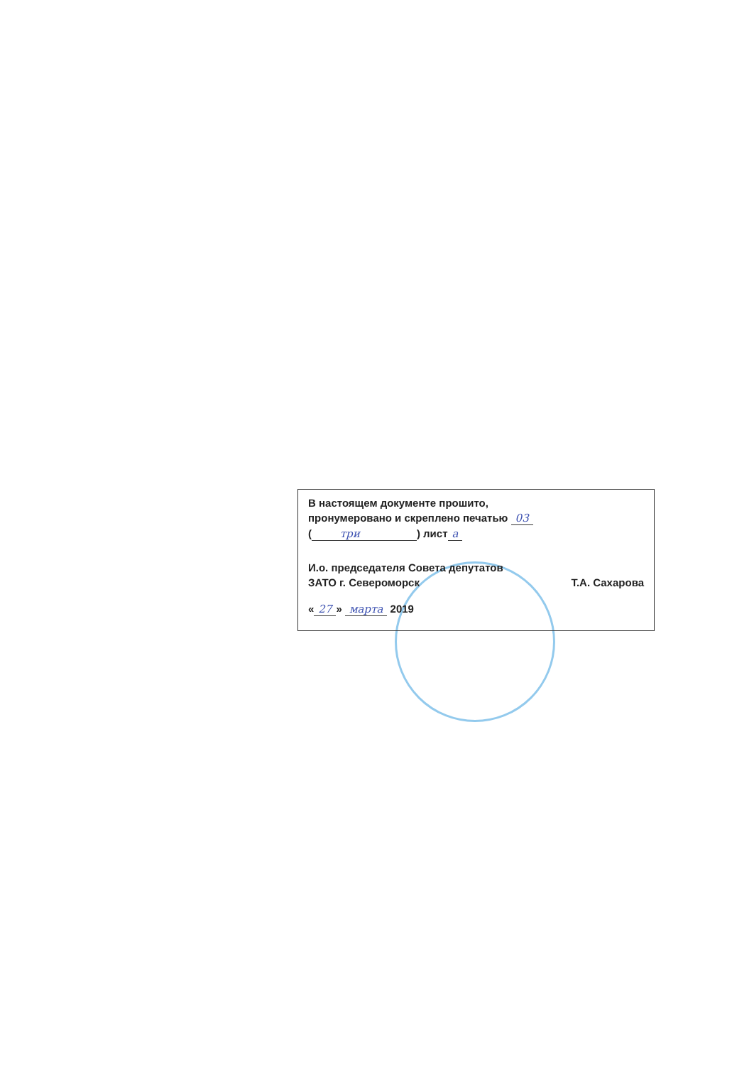В настоящем документе прошито,
пронумеровано и скреплено печатью 03
(три) лист а
И.о. председателя Совета депутатов
ЗАТО г. Североморск Т.А. Сахарова
« 27 » марта 2019